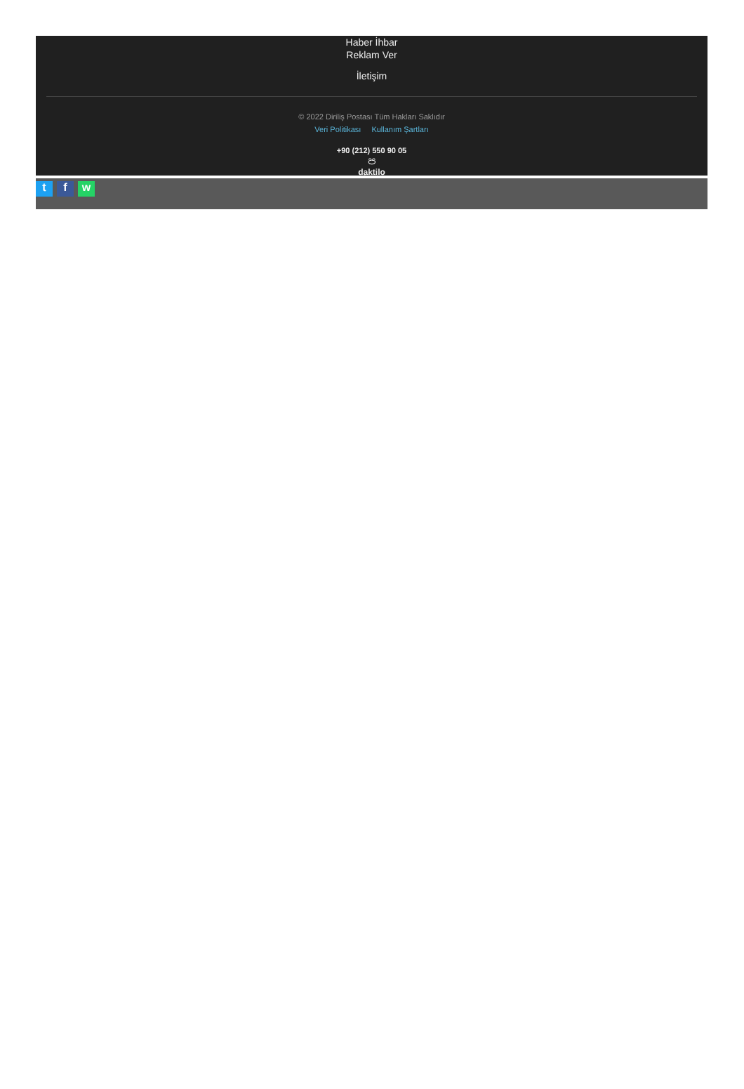Haber İhbar
Reklam Ver
İletişim
© 2022 Diriliş Postası Tüm Hakları Saklıdır
Veri Politikası Kullanım Şartları
+90 (212) 550 90 05
ප
daktilo
t f w